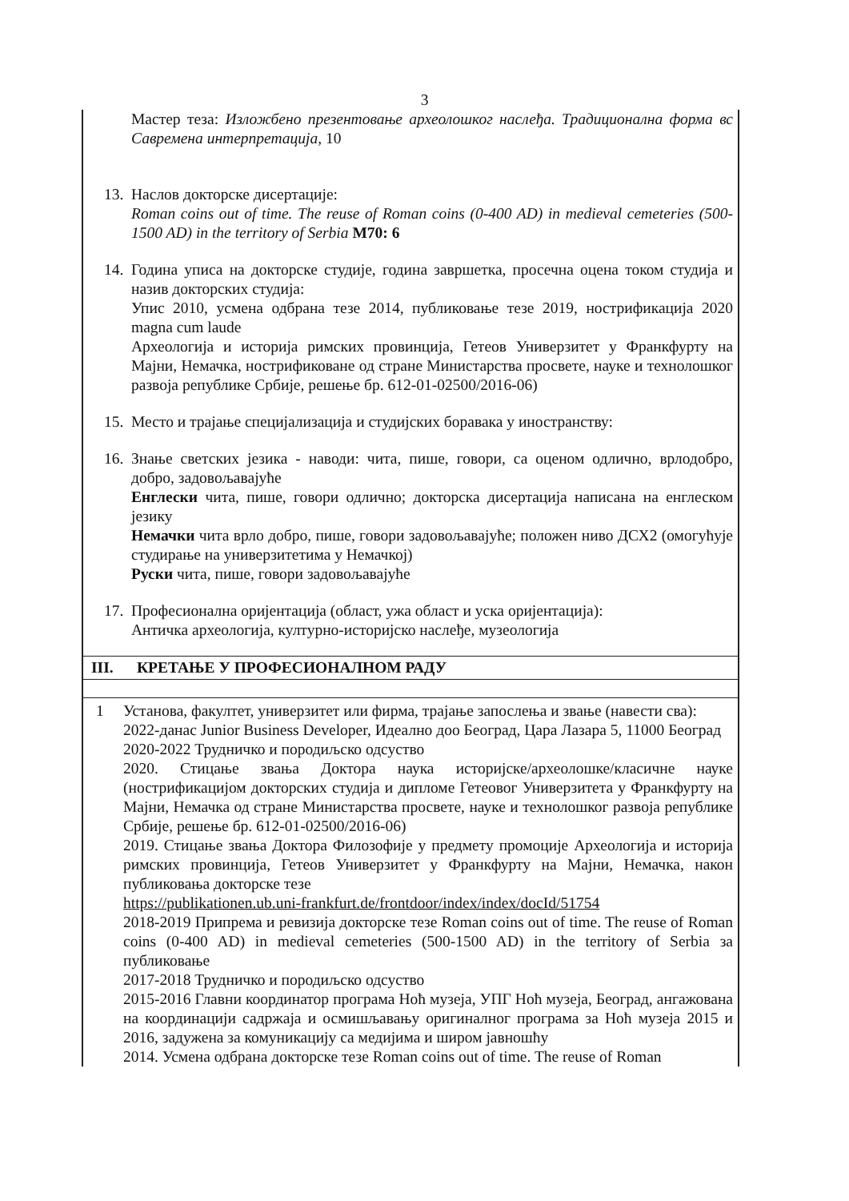3
Мастер теза: Изложбено презентовање археолошког наслеђа. Традиционална форма вс Савремена интерпретација, 10
13.
Наслов докторске дисертације:
Roman coins out of time. The reuse of Roman coins (0-400 AD) in medieval cemeteries (500-1500 AD) in the territory of Serbia M70: 6
14.
Година уписа на докторске студије, година завршетка, просечна оцена током студија и назив докторских студија:
Упис 2010, усмена одбрана тезе 2014, публиковање тезе 2019, нострификација 2020 magna cum laude
Археологија и историја римских провинција, Гетеов Универзитет у Франкфурту на Мајни, Немачка, нострификоване од стране Министарства просвете, науке и технолошког развоја републике Србије, решење бр. 612-01-02500/2016-06)
15.
Место и трајање специјализација и студијских боравака у иностранству:
16.
Знање светских језика - наводи: чита, пише, говори, са оценом одлично, врлодобро, добро, задовољавајуће
Енглески чита, пише, говори одлично; докторска дисертација написана на енглеском језику
Немачки чита врло добро, пише, говори задовољавајуће; положен ниво ДСХ2 (омогућује студирање на универзитетима у Немачкој)
Руски чита, пише, говори задовољавајуће
17.
Професионална оријентација (област, ужа област и уска оријентација):
Античка археологија, културно-историјско наслеђе, музеологија
III. КРЕТАЊЕ У ПРОФЕСИОНАЛНОМ РАДУ
1 Установа, факултет, универзитет или фирма, трајање запослења и звање (навести сва):
2022-данас Junior Business Developer, Идеално доо Београд, Цара Лазара 5, 11000 Београд
2020-2022 Трудничко и породиљско одсуство
2020. Стицање звања Доктора наука историјске/археолошке/класичне науке (нострификацијом докторских студија и дипломе Гетеовог Универзитета у Франкфурту на Мајни, Немачка од стране Министарства просвете, науке и технолошког развоја републике Србије, решење бр. 612-01-02500/2016-06)
2019. Стицање звања Доктора Филозофије у предмету промоције Археологија и историја римских провинција, Гетеов Универзитет у Франкфурту на Мајни, Немачка, након публиковања докторске тезе
https://publikationen.ub.uni-frankfurt.de/frontdoor/index/index/docId/51754
2018-2019 Припрема и ревизија докторске тезе Roman coins out of time. The reuse of Roman coins (0-400 AD) in medieval cemeteries (500-1500 AD) in the territory of Serbia за публиковање
2017-2018 Трудничко и породиљско одсуство
2015-2016 Главни координатор програма Ноћ музеја, УПГ Ноћ музеја, Београд, ангажована на координацији садржаја и осмишљавању оригиналног програма за Ноћ музеја 2015 и 2016, задужена за комуникацију са медијима и широм јавношћу
2014. Усмена одбрана докторске тезе Roman coins out of time. The reuse of Roman